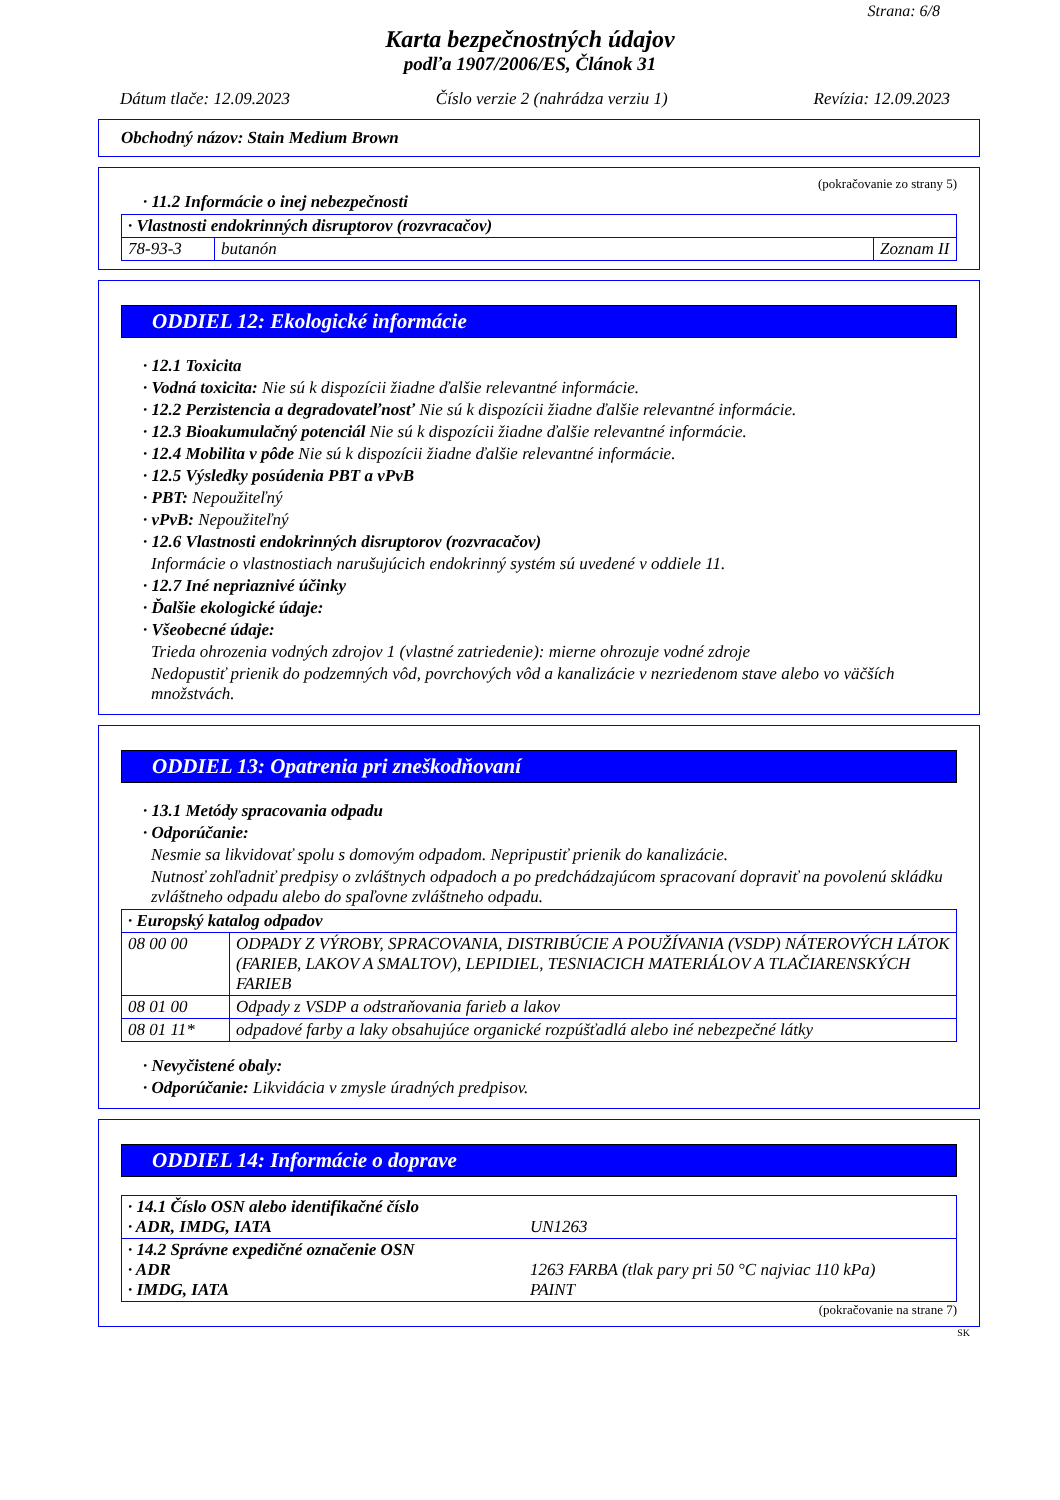Strana: 6/8
Karta bezpečnostných údajov
podľa 1907/2006/ES, Článok 31
Dátum tlače: 12.09.2023 Číslo verzie 2 (nahrádza verziu 1) Revízia: 12.09.2023
Obchodný názov: Stain Medium Brown
(pokračovanie zo strany 5)
· 11.2 Informácie o inej nebezpečnosti
| · Vlastnosti endokrinných disruptorov (rozvracačov) | | |
| 78-93-3 | butanón | Zoznam II |
ODDIEL 12: Ekologické informácie
· 12.1 Toxicita
· Vodná toxicita: Nie sú k dispozícii žiadne ďalšie relevantné informácie.
· 12.2 Perzistencia a degradovateľnosť Nie sú k dispozícii žiadne ďalšie relevantné informácie.
· 12.3 Bioakumulačný potenciál Nie sú k dispozícii žiadne ďalšie relevantné informácie.
· 12.4 Mobilita v pôde Nie sú k dispozícii žiadne ďalšie relevantné informácie.
· 12.5 Výsledky posúdenia PBT a vPvB
· PBT: Nepoužiteľný
· vPvB: Nepoužiteľný
· 12.6 Vlastnosti endokrinných disruptorov (rozvracačov)
Informácie o vlastnostiach narušujúcich endokrinný systém sú uvedené v oddiele 11.
· 12.7 Iné nepriaznivé účinky
· Ďalšie ekologické údaje:
· Všeobecné údaje:
Trieda ohrozenia vodných zdrojov 1 (vlastné zatriedenie): mierne ohrozuje vodné zdroje
Nedopustiť prienik do podzemných vôd, povrchových vôd a kanalizácie v nezriedenom stave alebo vo väčších množstvách.
ODDIEL 13: Opatrenia pri zneškodňovaní
· 13.1 Metódy spracovania odpadu
· Odporúčanie:
Nesmie sa likvidovať spolu s domovým odpadom. Nepripustiť prienik do kanalizácie.
Nutnosť zohľadniť predpisy o zvláštnych odpadoch a po predchádzajúcom spracovaní dopraviť na povolenú skládku zvláštneho odpadu alebo do spaľovne zvláštneho odpadu.
| · Europský katalog odpadov | |
| 08 00 00 | ODPADY Z VÝROBY, SPRACOVANIA, DISTRIBÚCIE A POUŽÍVANIA (VSDP) NÁTEROVÝCH LÁTOK (FARIEB, LAKOV A SMALTOV), LEPIDIEL, TESNIACICH MATERIÁLOV A TLAČIARENSKÝCH FARIEB |
| 08 01 00 | Odpady z VSDP a odstraňovania farieb a lakov |
| 08 01 11* | odpadové farby a laky obsahujúce organické rozpúšťadlá alebo iné nebezpečné látky |
· Nevyčistené obaly:
· Odporúčanie: Likvidácia v zmysle úradných predpisov.
ODDIEL 14: Informácie o doprave
| · 14.1 Číslo OSN alebo identifikačné číslo · ADR, IMDG, IATA | UN1263 |
| · 14.2 Správne expedičné označenie OSN · ADR · IMDG, IATA | 1263 FARBA (tlak pary pri 50 °C najviac 110 kPa) PAINT |
(pokračovanie na strane 7)
SK